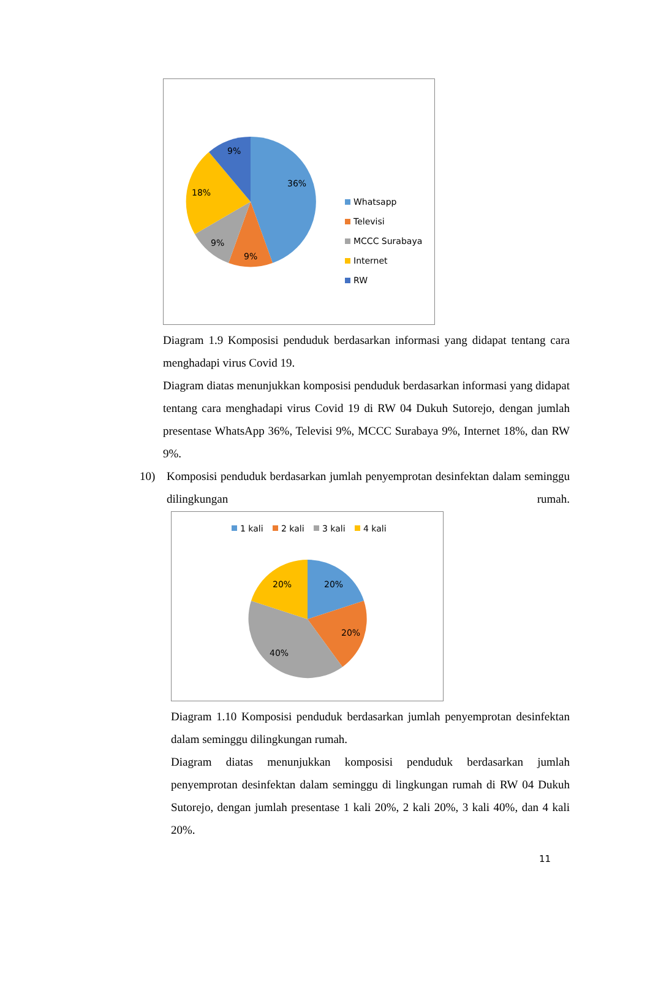36%
9%
9%
18%
9%
Whatsapp
Televisi
MCCC Surabaya
Internet
RW
Diagram 1.9 Komposisi penduduk berdasarkan informasi yang didapat tentang cara menghadapi virus Covid 19.
Diagram diatas menunjukkan komposisi penduduk berdasarkan informasi yang didapat tentang cara menghadapi virus Covid 19 di RW 04 Dukuh Sutorejo, dengan jumlah presentase WhatsApp 36%, Televisi 9%, MCCC Surabaya 9%, Internet 18%, dan RW 9%.
10) Komposisi penduduk berdasarkan jumlah penyemprotan desinfektan dalam seminggu dilingkungan rumah.
1 kali
2 kali
3 kali
4 kali
20%
20%
40%
20%
Diagram 1.10 Komposisi penduduk berdasarkan jumlah penyemprotan desinfektan dalam seminggu dilingkungan rumah.
Diagram diatas menunjukkan komposisi penduduk berdasarkan jumlah penyemprotan desinfektan dalam seminggu di lingkungan rumah di RW 04 Dukuh Sutorejo, dengan jumlah presentase 1 kali 20%, 2 kali 20%, 3 kali 40%, dan 4 kali 20%.
11